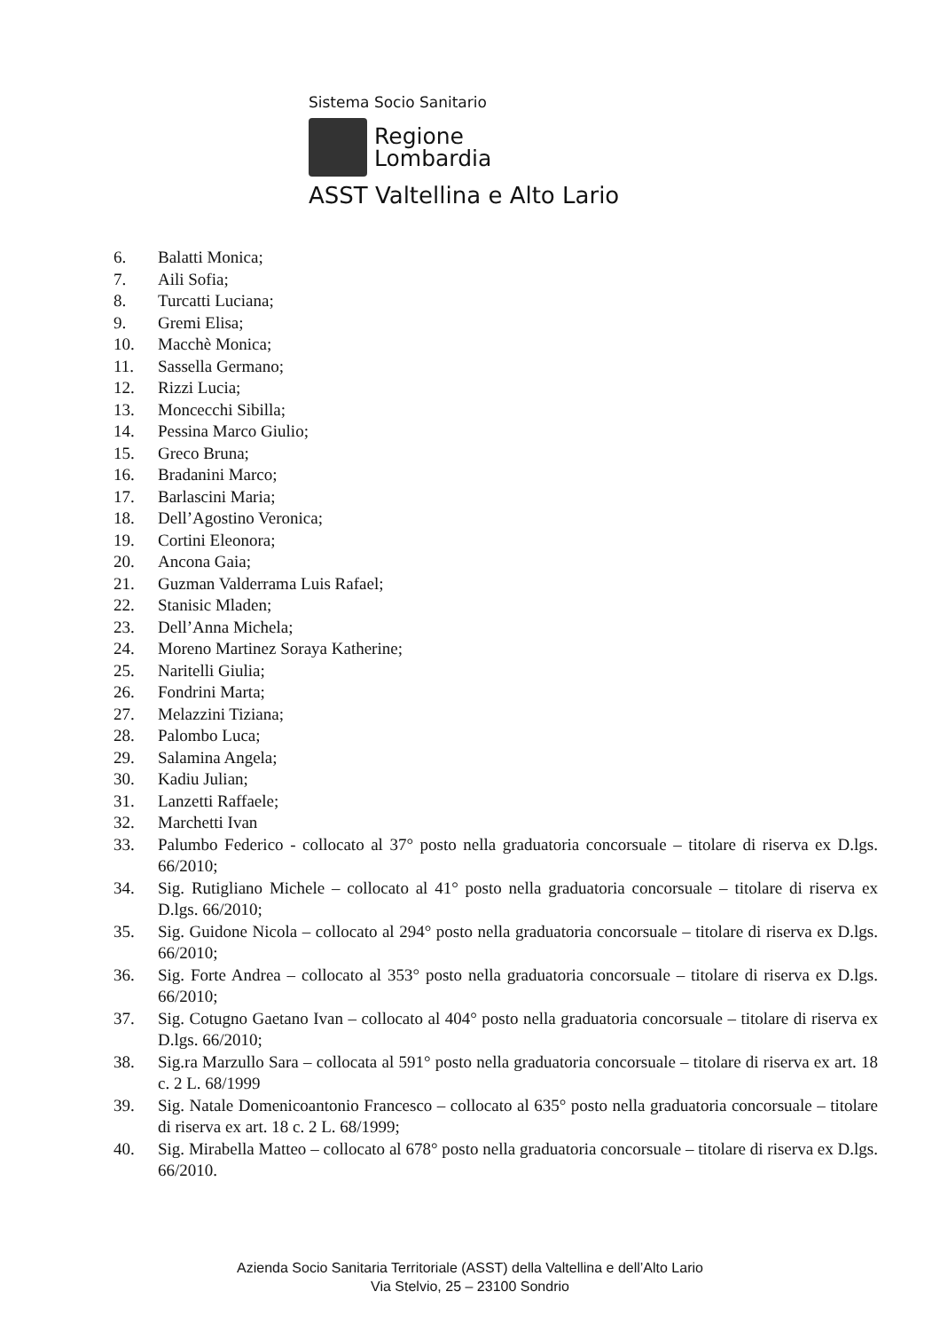Sistema Socio Sanitario
Regione
Lombardia
ASST Valtellina e Alto Lario
6. Balatti Monica;
7. Aili Sofia;
8. Turcatti Luciana;
9. Gremi Elisa;
10. Macchè Monica;
11. Sassella Germano;
12. Rizzi Lucia;
13. Moncecchi Sibilla;
14. Pessina Marco Giulio;
15. Greco Bruna;
16. Bradanini Marco;
17. Barlascini Maria;
18. Dell’Agostino Veronica;
19. Cortini Eleonora;
20. Ancona Gaia;
21. Guzman Valderrama Luis Rafael;
22. Stanisic Mladen;
23. Dell’Anna Michela;
24. Moreno Martinez Soraya Katherine;
25. Naritelli Giulia;
26. Fondrini Marta;
27. Melazzini Tiziana;
28. Palombo Luca;
29. Salamina Angela;
30. Kadiu Julian;
31. Lanzetti Raffaele;
32. Marchetti Ivan
33. Palumbo Federico - collocato al 37° posto nella graduatoria concorsuale – titolare di riserva ex D.lgs. 66/2010;
34. Sig. Rutigliano Michele – collocato al 41° posto nella graduatoria concorsuale – titolare di riserva ex D.lgs. 66/2010;
35. Sig. Guidone Nicola – collocato al 294° posto nella graduatoria concorsuale – titolare di riserva ex D.lgs. 66/2010;
36. Sig. Forte Andrea – collocato al 353° posto nella graduatoria concorsuale – titolare di riserva ex D.lgs. 66/2010;
37. Sig. Cotugno Gaetano Ivan – collocato al 404° posto nella graduatoria concorsuale – titolare di riserva ex D.lgs. 66/2010;
38. Sig.ra Marzullo Sara – collocata al 591° posto nella graduatoria concorsuale – titolare di riserva ex art. 18 c. 2 L. 68/1999
39. Sig. Natale Domenicoantonio Francesco – collocato al 635° posto nella graduatoria concorsuale – titolare di riserva ex art. 18 c. 2 L. 68/1999;
40. Sig. Mirabella Matteo – collocato al 678° posto nella graduatoria concorsuale – titolare di riserva ex D.lgs. 66/2010.
Azienda Socio Sanitaria Territoriale (ASST) della Valtellina e dell’Alto Lario
Via Stelvio, 25 – 23100 Sondrio